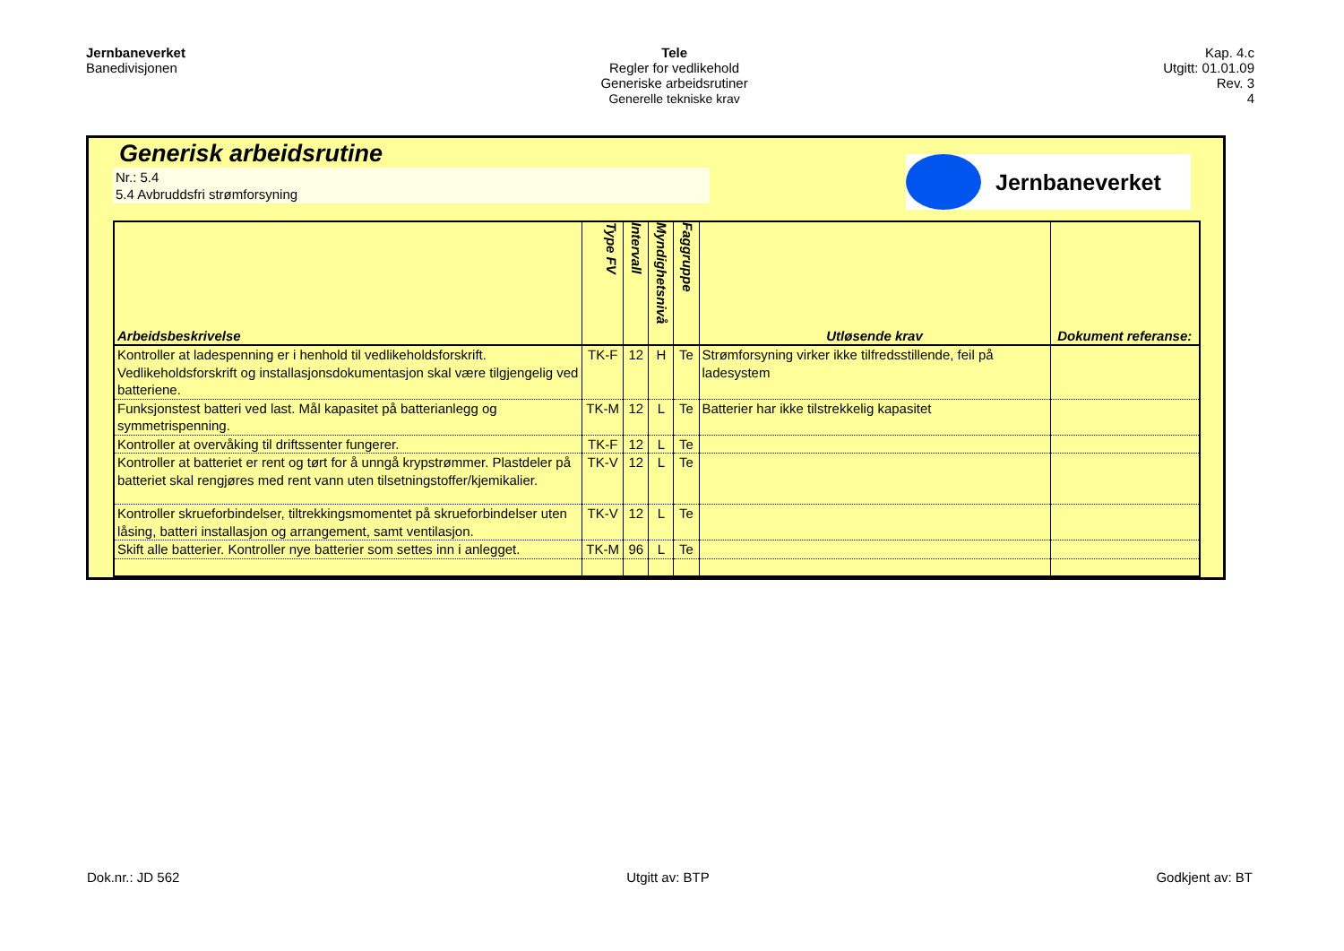Jernbaneverket
Banedivisjonen
Tele
Regler for vedlikehold
Generiske arbeidsrutiner
Generelle tekniske krav
Kap. 4.c
Utgitt: 01.01.09
Rev. 3
4
Generisk arbeidsrutine
Nr.: 5.4
5.4 Avbruddsfri strømforsyning
Jernbaneverket
| Arbeidsbeskrivelse | Type FV | Intervall | Myndighetsnivå | Faggruppe | Utløsende krav | Dokument referanse: |
| --- | --- | --- | --- | --- | --- | --- |
| Kontroller at ladespenning er i henhold til vedlikeholdsforskrift. Vedlikeholdsforskrift og installasjonsdokumentasjon skal være tilgjengelig ved batteriene. | TK-F | 12 | H | Te | Strømforsyning virker ikke tilfredsstillende, feil på ladesystem | |
| Funksjonstest batteri ved last. Mål kapasitet på batterianlegg og symmetrispenning. | TK-M | 12 | L | Te | Batterier har ikke tilstrekkelig kapasitet | |
| Kontroller at overvåking til driftssenter fungerer. | TK-F | 12 | L | Te | | |
| Kontroller at batteriet er rent og tørt for å unngå krypstrømmer. Plastdeler på batteriet skal rengjøres med rent vann uten tilsetningstoffer/kjemikalier. | TK-V | 12 | L | Te | | |
| Kontroller skrueforbindelser, tiltrekkingsmomentet på skrueforbindelser uten låsing, batteri installasjon og arrangement, samt ventilasjon. | TK-V | 12 | L | Te | | |
| Skift alle batterier. Kontroller nye batterier som settes inn i anlegget. | TK-M | 96 | L | Te | | |
Dok.nr.: JD 562 Utgitt av: BTP Godkjent av: BT